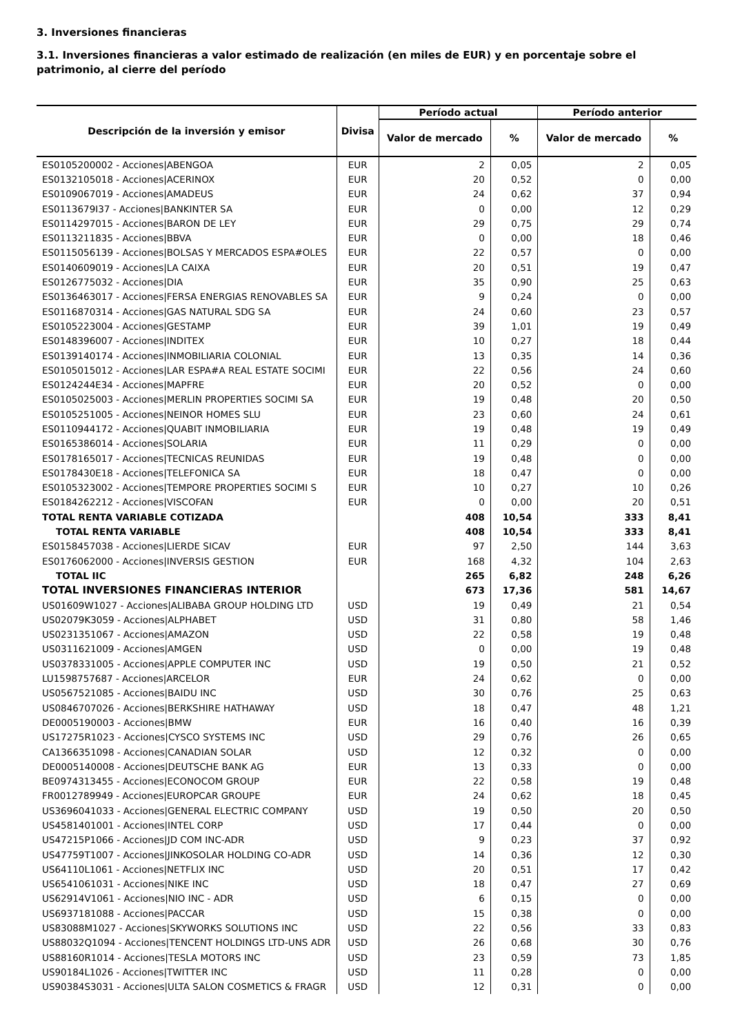3. Inversiones financieras
3.1. Inversiones financieras a valor estimado de realización (en miles de EUR) y en porcentaje sobre el patrimonio, al cierre del período
| Descripción de la inversión y emisor | Divisa | Período actual | | Período anterior | |
| --- | --- | --- | --- | --- | --- |
| | | Valor de mercado | % | Valor de mercado | % |
| ES0105200002 - Acciones/ABENGOA | EUR | 2 | 0,05 | 2 | 0,05 |
| ES0132105018 - Acciones/ACERINOX | EUR | 20 | 0,52 | 0 | 0,00 |
| ES0109067019 - Acciones/AMADEUS | EUR | 24 | 0,62 | 37 | 0,94 |
| ES0113679I37 - Acciones/BANKINTER SA | EUR | 0 | 0,00 | 12 | 0,29 |
| ES0114297015 - Acciones/BARON DE LEY | EUR | 29 | 0,75 | 29 | 0,74 |
| ES0113211835 - Acciones/BBVA | EUR | 0 | 0,00 | 18 | 0,46 |
| ES0115056139 - Acciones/BOLSAS Y MERCADOS ESPA#OLES | EUR | 22 | 0,57 | 0 | 0,00 |
| ES0140609019 - Acciones/LA CAIXA | EUR | 20 | 0,51 | 19 | 0,47 |
| ES0126775032 - Acciones/DIA | EUR | 35 | 0,90 | 25 | 0,63 |
| ES0136463017 - Acciones/FERSA ENERGIAS RENOVABLES SA | EUR | 9 | 0,24 | 0 | 0,00 |
| ES0116870314 - Acciones/GAS NATURAL SDG SA | EUR | 24 | 0,60 | 23 | 0,57 |
| ES0105223004 - Acciones/GESTAMP | EUR | 39 | 1,01 | 19 | 0,49 |
| ES0148396007 - Acciones/INDITEX | EUR | 10 | 0,27 | 18 | 0,44 |
| ES0139140174 - Acciones/INMOBILIARIA COLONIAL | EUR | 13 | 0,35 | 14 | 0,36 |
| ES0105015012 - Acciones/LAR ESPA#A REAL ESTATE SOCIMI | EUR | 22 | 0,56 | 24 | 0,60 |
| ES0124244E34 - Acciones/MAPFRE | EUR | 20 | 0,52 | 0 | 0,00 |
| ES0105025003 - Acciones/MERLIN PROPERTIES SOCIMI SA | EUR | 19 | 0,48 | 20 | 0,50 |
| ES0105251005 - Acciones/NEINOR HOMES SLU | EUR | 23 | 0,60 | 24 | 0,61 |
| ES0110944172 - Acciones/QUABIT INMOBILIARIA | EUR | 19 | 0,48 | 19 | 0,49 |
| ES0165386014 - Acciones/SOLARIA | EUR | 11 | 0,29 | 0 | 0,00 |
| ES0178165017 - Acciones/TECNICAS REUNIDAS | EUR | 19 | 0,48 | 0 | 0,00 |
| ES0178430E18 - Acciones/TELEFONICA SA | EUR | 18 | 0,47 | 0 | 0,00 |
| ES0105323002 - Acciones/TEMPORE PROPERTIES SOCIMI S | EUR | 10 | 0,27 | 10 | 0,26 |
| ES0184262212 - Acciones/VISCOFAN | EUR | 0 | 0,00 | 20 | 0,51 |
| TOTAL RENTA VARIABLE COTIZADA | | 408 | 10,54 | 333 | 8,41 |
| TOTAL RENTA VARIABLE | | 408 | 10,54 | 333 | 8,41 |
| ES0158457038 - Acciones/LIERDE SICAV | EUR | 97 | 2,50 | 144 | 3,63 |
| ES0176062000 - Acciones/INVERSIS GESTION | EUR | 168 | 4,32 | 104 | 2,63 |
| TOTAL IIC | | 265 | 6,82 | 248 | 6,26 |
| TOTAL INVERSIONES FINANCIERAS INTERIOR | | 673 | 17,36 | 581 | 14,67 |
| US01609W1027 - Acciones/ALIBABA GROUP HOLDING LTD | USD | 19 | 0,49 | 21 | 0,54 |
| US02079K3059 - Acciones/ALPHABET | USD | 31 | 0,80 | 58 | 1,46 |
| US0231351067 - Acciones/AMAZON | USD | 22 | 0,58 | 19 | 0,48 |
| US0311621009 - Acciones/AMGEN | USD | 0 | 0,00 | 19 | 0,48 |
| US0378331005 - Acciones/APPLE COMPUTER INC | USD | 19 | 0,50 | 21 | 0,52 |
| LU1598757687 - Acciones/ARCELOR | EUR | 24 | 0,62 | 0 | 0,00 |
| US0567521085 - Acciones/BAIDU INC | USD | 30 | 0,76 | 25 | 0,63 |
| US0846707026 - Acciones/BERKSHIRE HATHAWAY | USD | 18 | 0,47 | 48 | 1,21 |
| DE0005190003 - Acciones/BMW | EUR | 16 | 0,40 | 16 | 0,39 |
| US17275R1023 - Acciones/CYSCO SYSTEMS INC | USD | 29 | 0,76 | 26 | 0,65 |
| CA1366351098 - Acciones/CANADIAN SOLAR | USD | 12 | 0,32 | 0 | 0,00 |
| DE0005140008 - Acciones/DEUTSCHE BANK AG | EUR | 13 | 0,33 | 0 | 0,00 |
| BE0974313455 - Acciones/ECONOCOM GROUP | EUR | 22 | 0,58 | 19 | 0,48 |
| FR0012789949 - Acciones/EUROPCAR GROUPE | EUR | 24 | 0,62 | 18 | 0,45 |
| US3696041033 - Acciones/GENERAL ELECTRIC COMPANY | USD | 19 | 0,50 | 20 | 0,50 |
| US4581401001 - Acciones/INTEL CORP | USD | 17 | 0,44 | 0 | 0,00 |
| US47215P1066 - Acciones/JD COM INC-ADR | USD | 9 | 0,23 | 37 | 0,92 |
| US47759T1007 - Acciones/JINKOSOLAR HOLDING CO-ADR | USD | 14 | 0,36 | 12 | 0,30 |
| US64110L1061 - Acciones/NETFLIX INC | USD | 20 | 0,51 | 17 | 0,42 |
| US6541061031 - Acciones/NIKE INC | USD | 18 | 0,47 | 27 | 0,69 |
| US62914V1061 - Acciones/NIO INC - ADR | USD | 6 | 0,15 | 0 | 0,00 |
| US6937181088 - Acciones/PACCAR | USD | 15 | 0,38 | 0 | 0,00 |
| US83088M1027 - Acciones/SKYWORKS SOLUTIONS INC | USD | 22 | 0,56 | 33 | 0,83 |
| US88032Q1094 - Acciones/TENCENT HOLDINGS LTD-UNS ADR | USD | 26 | 0,68 | 30 | 0,76 |
| US88160R1014 - Acciones/TESLA MOTORS INC | USD | 23 | 0,59 | 73 | 1,85 |
| US90184L1026 - Acciones/TWITTER INC | USD | 11 | 0,28 | 0 | 0,00 |
| US90384S3031 - Acciones/ULTA SALON COSMETICS & FRAGR | USD | 12 | 0,31 | 0 | 0,00 |